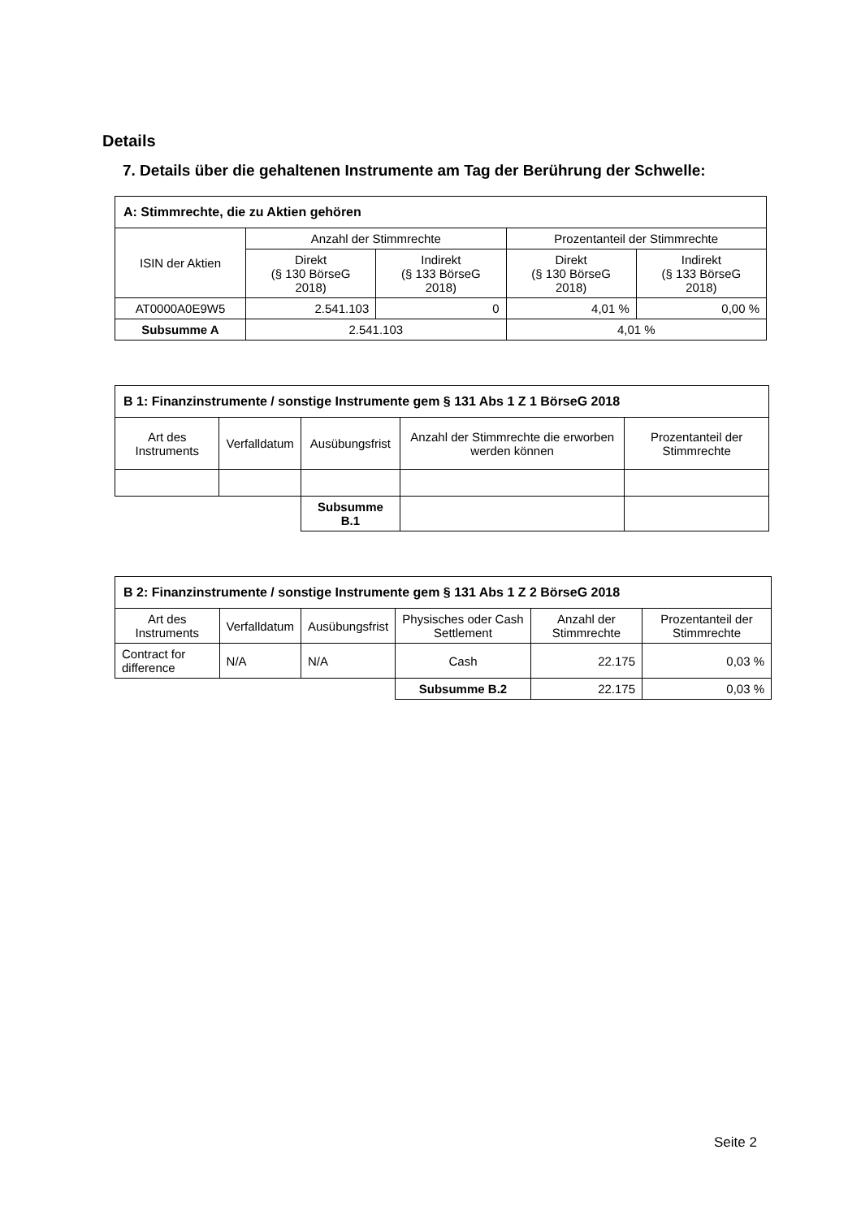Details
7. Details über die gehaltenen Instrumente am Tag der Berührung der Schwelle:
| A: Stimmrechte, die zu Aktien gehören | | | | |
| --- | --- | --- | --- | --- |
| ISIN der Aktien | Anzahl der Stimmrechte | | Prozentanteil der Stimmrechte | |
| | Direkt (§ 130 BörseG 2018) | Indirekt (§ 133 BörseG 2018) | Direkt (§ 130 BörseG 2018) | Indirekt (§ 133 BörseG 2018) |
| AT0000A0E9W5 | 2.541.103 | 0 | 4,01 % | 0,00 % |
| Subsumme A | 2.541.103 | | 4,01 % | |
| B 1: Finanzinstrumente / sonstige Instrumente gem § 131 Abs 1 Z 1 BörseG 2018 | | | | |
| --- | --- | --- | --- | --- |
| Art des Instruments | Verfalldatum | Ausübungsfrist | Anzahl der Stimmrechte die erworben werden können | Prozentanteil der Stimmrechte |
| | | Subsumme B.1 | | |
| B 2: Finanzinstrumente / sonstige Instrumente gem § 131 Abs 1 Z 2 BörseG 2018 | | | | | |
| --- | --- | --- | --- | --- | --- |
| Art des Instruments | Verfalldatum | Ausübungsfrist | Physisches oder Cash Settlement | Anzahl der Stimmrechte | Prozentanteil der Stimmrechte |
| Contract for difference | N/A | N/A | Cash | 22.175 | 0,03 % |
| | | | Subsumme B.2 | 22.175 | 0,03 % |
Seite 2